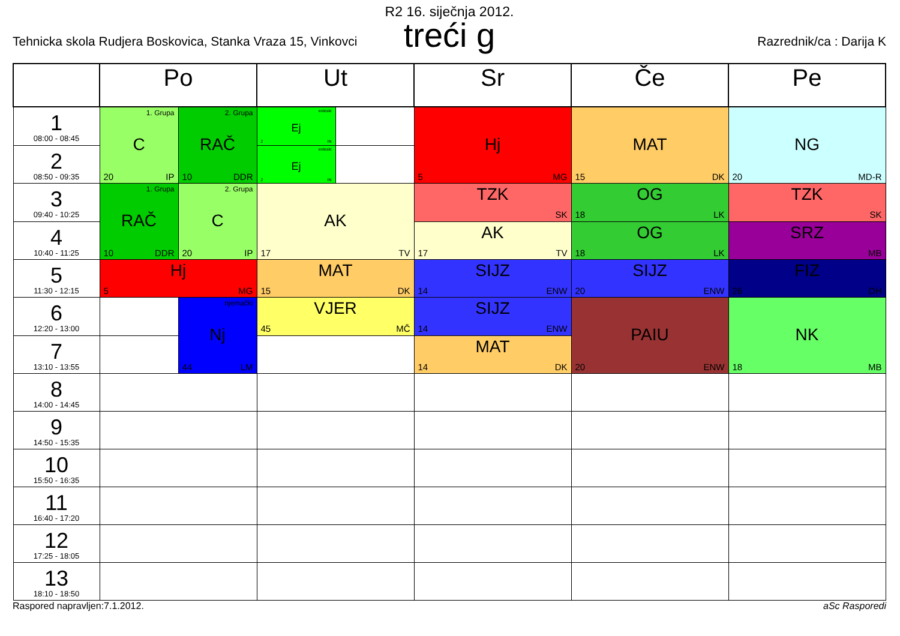R2 16. siječnja 2012.
treći g
Tehnicka skola Rudjera Boskovica, Stanka Vraza 15, Vinkovci Razrednik/ca : Darija K
| | Po | | Ut | | Sr | Če | Pe |
| --- | --- | --- | --- | --- | --- | --- | --- |
| 1 08:00 - 08:45 | 1. Grupa C 20 IP | 2. Grupa RAČ 10 DDR | enleski Ej 2 IN | | Hj 5 MG | MAT 15 DK | NG 20 MD-R |
| 2 08:50 - 09:35 | | | enleski Ej 2 IN | | | | |
| 3 09:40 - 10:25 | 1. Grupa RAČ 10 DDR | 2. Grupa C 20 IP | AK 17 TV | | TZK SK | OG 18 LK | TZK SK |
| 4 10:40 - 11:25 | | | | | AK 17 TV | OG 18 LK | SRZ MB |
| 5 11:30 - 12:15 | Hj 5 MG | | MAT 15 DK | | SIJZ 14 ENW | SIJZ 20 ENW | FIZ 26 DH |
| 6 12:20 - 13:00 | | njemački Nj 44 LM | VJER 45 MČ | | SIJZ 14 ENW | PAIU 20 ENW | NK 18 MB |
| 7 13:10 - 13:55 | | | | | MAT 14 DK | | |
| 8 14:00 - 14:45 | | | | | | | |
| 9 14:50 - 15:35 | | | | | | | |
| 10 15:50 - 16:35 | | | | | | | |
| 11 16:40 - 17:20 | | | | | | | |
| 12 17:25 - 18:05 | | | | | | | |
| 13 18:10 - 18:50 | | | | | | | |
Raspored napravljen:7.1.2012. aSc Rasporedi